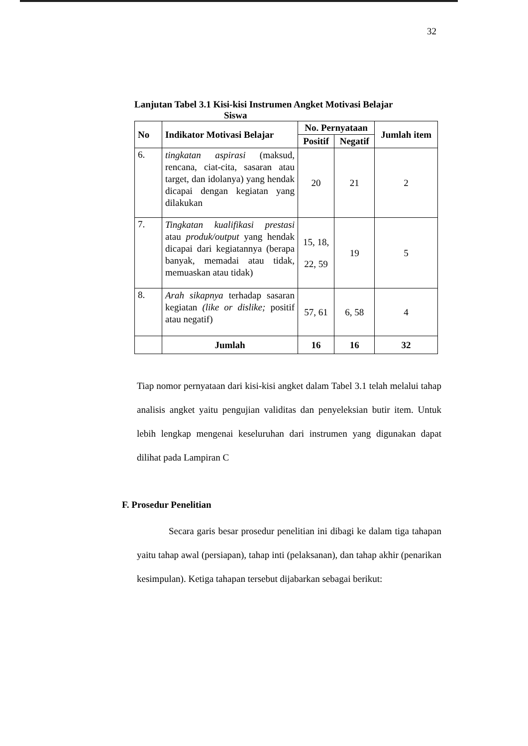32
Lanjutan Tabel 3.1 Kisi-kisi Instrumen Angket Motivasi Belajar
Siswa
| No | Indikator Motivasi Belajar | No. Pernyataan | | Jumlah item |
| --- | --- | --- | --- | --- |
| | | Positif | Negatif | |
| 6. | tingkatan aspirasi (maksud, rencana, ciat-cita, sasaran atau target, dan idolanya) yang hendak dicapai dengan kegiatan yang dilakukan | 20 | 21 | 2 |
| 7. | Tingkatan kualifikasi prestasi atau produk/output yang hendak dicapai dari kegiatannya (berapa banyak, memadai atau tidak, memuaskan atau tidak) | 15, 18, 22, 59 | 19 | 5 |
| 8. | Arah sikapnya terhadap sasaran kegiatan (like or dislike; positif atau negatif) | 57, 61 | 6, 58 | 4 |
| | Jumlah | 16 | 16 | 32 |
Tiap nomor pernyataan dari kisi-kisi angket dalam Tabel 3.1 telah melalui tahap analisis angket yaitu pengujian validitas dan penyeleksian butir item. Untuk lebih lengkap mengenai keseluruhan dari instrumen yang digunakan dapat dilihat pada Lampiran C
F. Prosedur Penelitian
Secara garis besar prosedur penelitian ini dibagi ke dalam tiga tahapan yaitu tahap awal (persiapan), tahap inti (pelaksanan), dan tahap akhir (penarikan kesimpulan). Ketiga tahapan tersebut dijabarkan sebagai berikut: